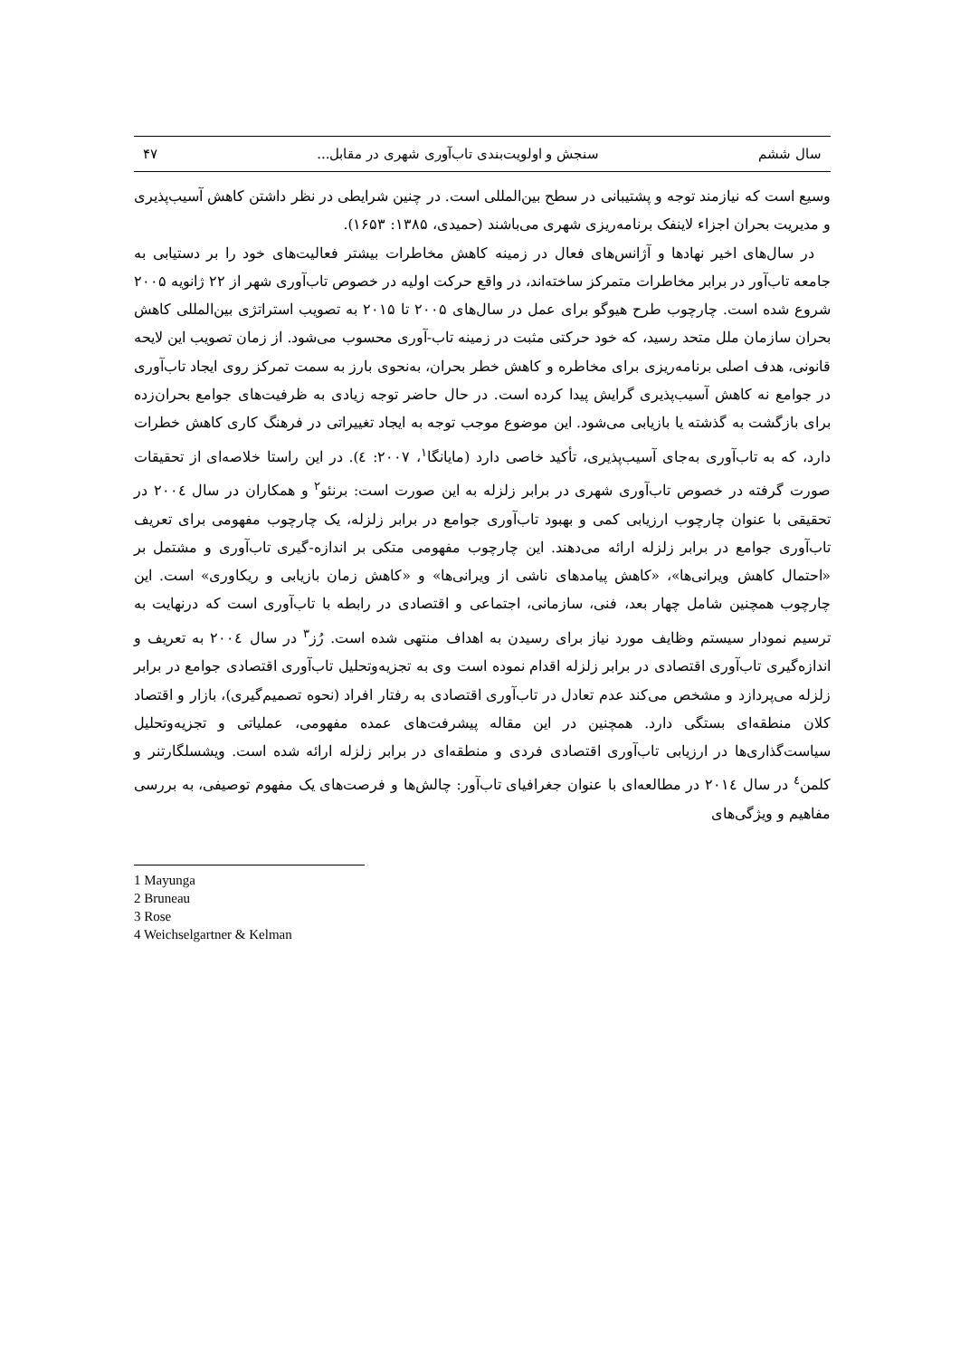سال ششم سنجش و اولویت‌بندی تاب‌آوری شهری در مقابل... ۴۷
وسیع است که نیازمند توجه و پشتیبانی در سطح بین‌المللی است. در چنین شرایطی در نظر داشتن کاهش آسیب‌پذیری و مدیریت بحران اجزاء لاینفک برنامه‌ریزی شهری می‌باشند (حمیدی، ۱۳۸۵: ۱۶۵۳).
در سال‌های اخیر نهادها و آژانس‌های فعال در زمینه کاهش مخاطرات بیشتر فعالیت‌های خود را بر دستیابی به جامعه تاب‌آور در برابر مخاطرات متمرکز ساخته‌اند، در واقع حرکت اولیه در خصوص تاب‌آوری شهر از ۲۲ ژانویه ۲۰۰۵ شروع شده است. چارچوب طرح هیوگو برای عمل در سال‌های ۲۰۰۵ تا ۲۰۱۵ به تصویب استراتژی بین‌المللی کاهش بحران سازمان ملل متحد رسید، که خود حرکتی مثبت در زمینه تاب-آوری محسوب می‌شود. از زمان تصویب این لایحه قانونی، هدف اصلی برنامه‌ریزی برای مخاطره و کاهش خطر بحران، به‌نحوی بارز به سمت تمرکز روی ایجاد تاب‌آوری در جوامع نه کاهش آسیب‌پذیری گرایش پیدا کرده است. در حال حاضر توجه زیادی به ظرفیت‌های جوامع بحران‌زده برای بازگشت به گذشته یا بازیابی می‌شود. این موضوع موجب توجه به ایجاد تغییراتی در فرهنگ کاری کاهش خطرات دارد، که به تاب‌آوری به‌جای آسیب‌پذیری، تأکید خاصی دارد (مایانگا<sup>۱</sup>، ۲۰۰۷: ٤). در این راستا خلاصه‌ای از تحقیقات صورت گرفته در خصوص تاب‌آوری شهری در برابر زلزله به این صورت است: برنئو<sup>۲</sup> و همکاران در سال ۲۰۰٤ در تحقیقی با عنوان چارچوب ارزیابی کمی و بهبود تاب‌آوری جوامع در برابر زلزله، یک چارچوب مفهومی برای تعریف تاب‌آوری جوامع در برابر زلزله ارائه می‌دهند. این چارچوب مفهومی متکی بر اندازه-گیری تاب‌آوری و مشتمل بر «احتمال کاهش ویرانی‌ها»، «کاهش پیامدهای ناشی از ویرانی‌ها» و «کاهش زمان بازیابی و ریکاوری» است. این چارچوب همچنین شامل چهار بعد، فنی، سازمانی، اجتماعی و اقتصادی در رابطه با تاب‌آوری است که درنهایت به ترسیم نمودار سیستم وظایف مورد نیاز برای رسیدن به اهداف منتهی شده است. رُز<sup>۳</sup> در سال ۲۰۰٤ به تعریف و اندازه‌گیری تاب‌آوری اقتصادی در برابر زلزله اقدام نموده است وی به تجزیه‌وتحلیل تاب‌آوری اقتصادی جوامع در برابر زلزله می‌پردازد و مشخص می‌کند عدم تعادل در تاب‌آوری اقتصادی به رفتار افراد (نحوه تصمیم‌گیری)، بازار و اقتصاد کلان منطقه‌ای بستگی دارد. همچنین در این مقاله پیشرفت‌های عمده مفهومی، عملیاتی و تجزیه‌وتحلیل سیاست‌گذاری‌ها در ارزیابی تاب‌آوری اقتصادی فردی و منطقه‌ای در برابر زلزله ارائه شده است. ویشسلگارتنر و کلمن<sup>٤</sup> در سال ۲۰۱٤ در مطالعه‌ای با عنوان جغرافیای تاب‌آور: چالش‌ها و فرصت‌های یک مفهوم توصیفی، به بررسی مفاهیم و ویژگی‌های
1 Mayunga
2 Bruneau
3 Rose
4 Weichselgartner & Kelman